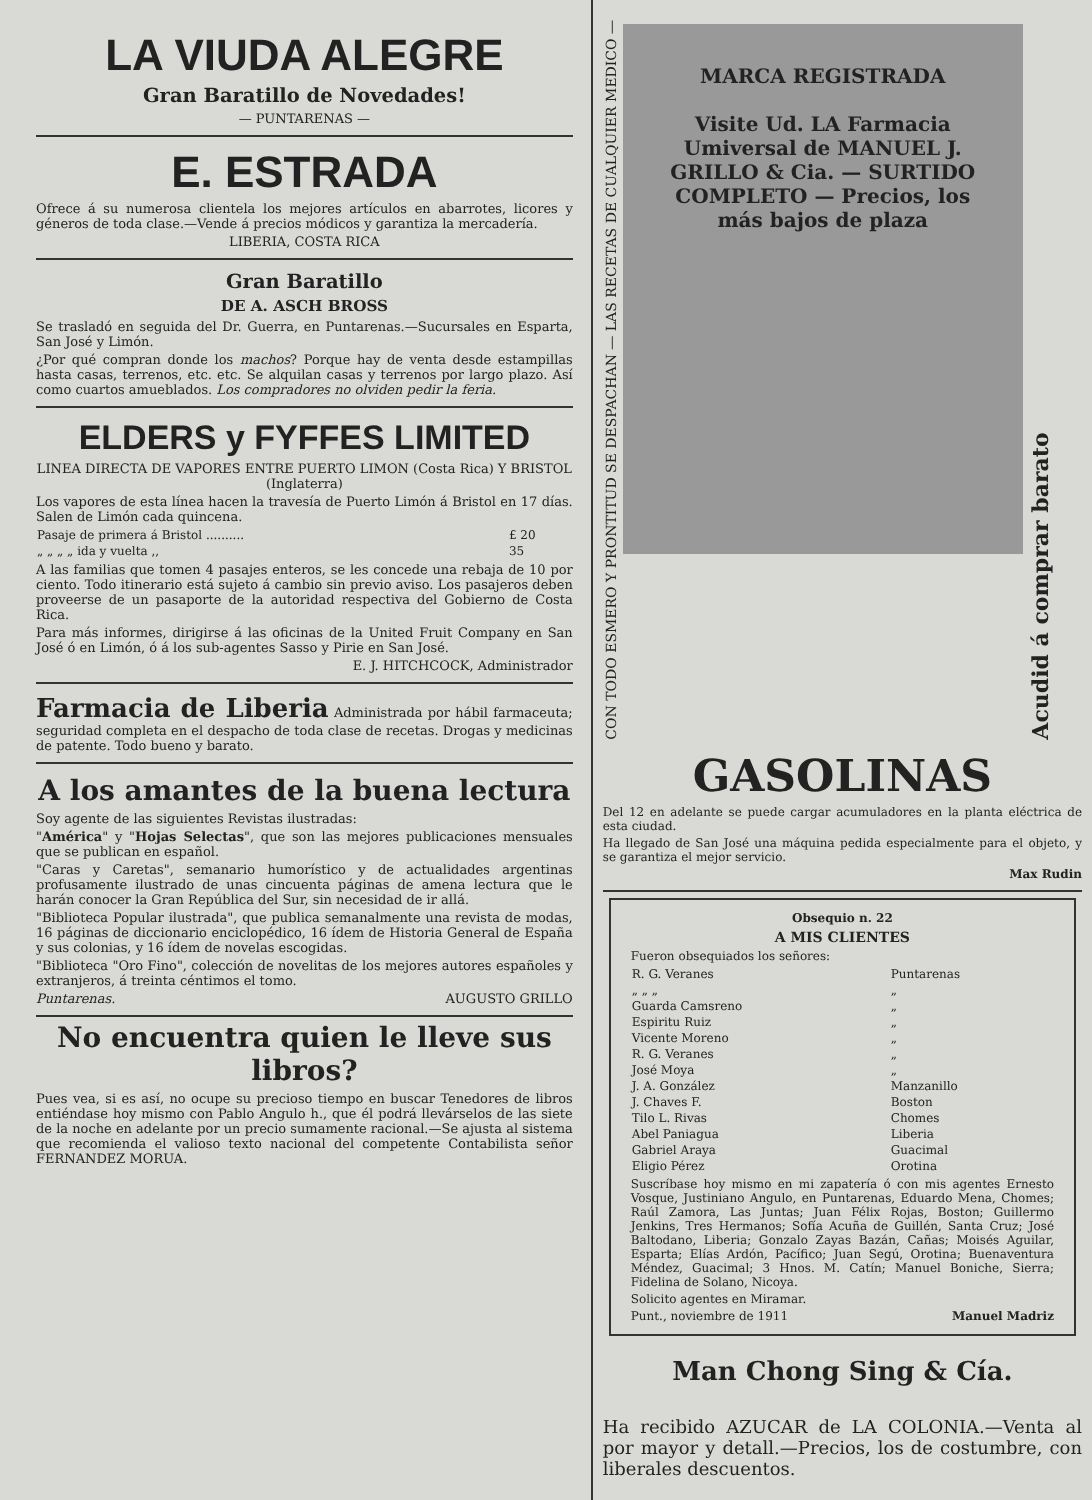LA VIUDA ALEGRE
Gran Baratillo de Novedades!
— PUNTARENAS —
E. ESTRADA
Ofrece á su numerosa clientela los mejores artículos en abarrotes, licores y géneros de toda clase.—Vende á precios módicos y garantiza la mercadería.
LIBERIA, COSTA RICA
Gran Baratillo
DE A. ASCH BROSS
Se trasladó en seguida del Dr. Guerra, en Puntarenas.—Sucursales en Esparta, San José y Limón.
¿Por qué compran donde los machos? Porque hay de venta desde estampillas hasta casas, terrenos, etc. etc. Se alquilan casas y terrenos por largo plazo. Así como cuartos amueblados. Los compradores no olviden pedir la feria.
ELDERS y FYFFES LIMITED
LINEA DIRECTA DE VAPORES ENTRE PUERTO LIMON (Costa Rica) Y BRISTOL (Inglaterra)
Los vapores de esta línea hacen la travesía de Puerto Limón á Bristol en 17 días. Salen de Limón cada quincena.
| Pasaje de primera á Bristol .......... | £ 20 |
| „ „ „ „ ida y vuelta ,, | 35 |
A las familias que tomen 4 pasajes enteros, se les concede una rebaja de 10 por ciento. Todo itinerario está sujeto á cambio sin previo aviso. Los pasajeros deben proveerse de un pasaporte de la autoridad respectiva del Gobierno de Costa Rica.
Para más informes, dirigirse á las oficinas de la United Fruit Company en San José ó en Limón, ó á los sub-agentes Sasso y Pirie en San José.
E. J. HITCHCOCK, Administrador
Farmacia de Liberia Administrada por hábil farmaceuta; seguridad completa en el despacho de toda clase de recetas. Drogas y medicinas de patente. Todo bueno y barato.
A los amantes de la buena lectura
Soy agente de las siguientes Revistas ilustradas:
"América" y "Hojas Selectas", que son las mejores publicaciones mensuales que se publican en español.
"Caras y Caretas", semanario humorístico y de actualidades argentinas profusamente ilustrado de unas cincuenta páginas de amena lectura que le harán conocer la Gran República del Sur, sin necesidad de ir allá.
"Biblioteca Popular ilustrada", que publica semanalmente una revista de modas, 16 páginas de diccionario enciclopédico, 16 ídem de Historia General de España y sus colonias, y 16 ídem de novelas escogidas.
"Biblioteca "Oro Fino", colección de novelitas de los mejores autores españoles y extranjeros, á treinta céntimos el tomo.
Puntarenas. AUGUSTO GRILLO
No encuentra quien le lleve sus libros?
Pues vea, si es así, no ocupe su precioso tiempo en buscar Tenedores de libros entiéndase hoy mismo con Pablo Angulo h., que él podrá llevárselos de las siete de la noche en adelante por un precio sumamente racional.—Se ajusta al sistema que recomienda el valioso texto nacional del competente Contabilista señor FERNANDEZ MORUA.
CON TODO ESMERO Y PRONTITUD SE DESPACHAN — LAS RECETAS DE CUALQUIER MEDICO —
MARCA REGISTRADA
Visite Ud. LA Farmacia Umiversal de MANUEL J. GRILLO & Cia. — SURTIDO COMPLETO — Precios, los más bajos de plaza
Acudid á comprar barato
GASOLINAS
Del 12 en adelante se puede cargar acumuladores en la planta eléctrica de esta ciudad.
Ha llegado de San José una máquina pedida especialmente para el objeto, y se garantiza el mejor servicio.
Max Rudin
Obsequio n. 22
A MIS CLIENTES
Fueron obsequiados los señores:
| R. G. Veranes | Puntarenas |
| „ „ „ | „ |
| Guarda Camsreno | „ |
| Espiritu Ruiz | „ |
| Vicente Moreno | „ |
| R. G. Veranes | „ |
| José Moya | „ |
| J. A. González | Manzanillo |
| J. Chaves F. | Boston |
| Tilo L. Rivas | Chomes |
| Abel Paniagua | Liberia |
| Gabriel Araya | Guacimal |
| Eligio Pérez | Orotina |
Suscríbase hoy mismo en mi zapatería ó con mis agentes Ernesto Vosque, Justiniano Angulo, en Puntarenas, Eduardo Mena, Chomes; Raúl Zamora, Las Juntas; Juan Félix Rojas, Boston; Guillermo Jenkins, Tres Hermanos; Sofía Acuña de Guillén, Santa Cruz; José Baltodano, Liberia; Gonzalo Zayas Bazán, Cañas; Moisés Aguilar, Esparta; Elías Ardón, Pacífico; Juan Segú, Orotina; Buenaventura Méndez, Guacimal; 3 Hnos. M. Catín; Manuel Boniche, Sierra; Fidelina de Solano, Nicoya.
Solicito agentes en Miramar.
Punt., noviembre de 1911 Manuel Madriz
Man Chong Sing & Cía.
Ha recibido AZUCAR de LA COLONIA.—Venta al por mayor y detall.—Precios, los de costumbre, con liberales descuentos.